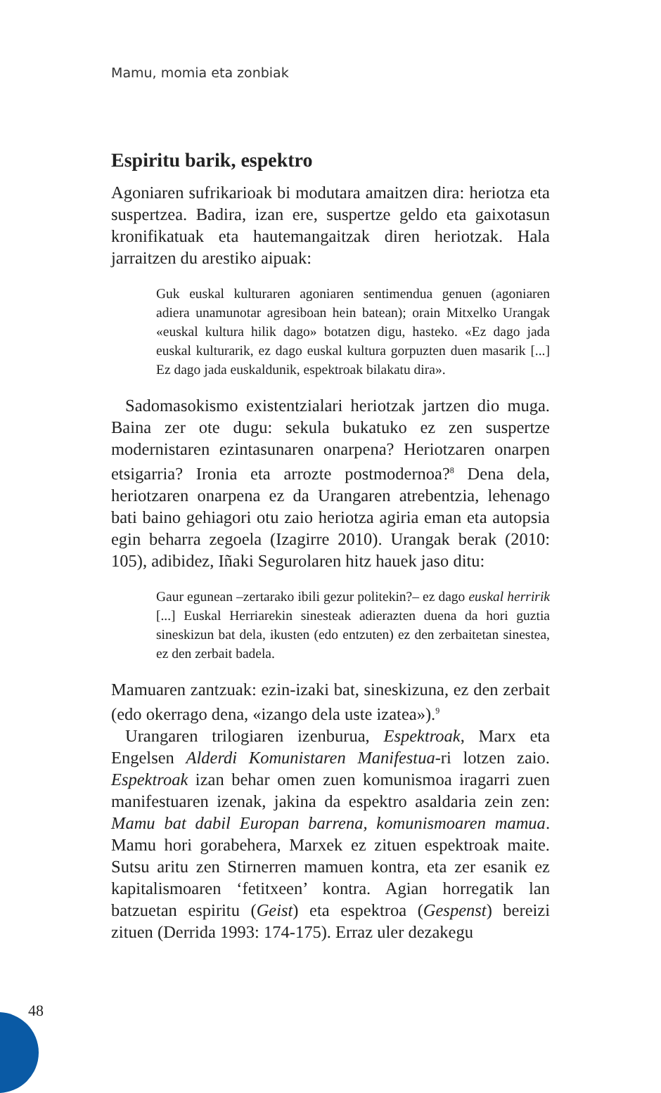Mamu, momia eta zonbiak
Espiritu barik, espektro
Agoniaren sufrikarioak bi modutara amaitzen dira: heriotza eta suspertzea. Badira, izan ere, suspertze geldo eta gaixotasun kronifikatuak eta hautemangaitzak diren heriotzak. Hala jarraitzen du arestiko aipuak:
Guk euskal kulturaren agoniaren sentimendua genuen (agoniaren adiera unamunotar agresiboan hein batean); orain Mitxelko Urangak «euskal kultura hilik dago» botatzen digu, hasteko. «Ez dago jada euskal kulturarik, ez dago euskal kultura gorpuzten duen masarik [...] Ez dago jada euskaldunik, espektroak bilakatu dira».
Sadomasokismo existentzialari heriotzak jartzen dio muga. Baina zer ote dugu: sekula bukatuko ez zen suspertze modernistaren ezintasunaren onarpena? Heriotzaren onarpen etsigarria? Ironia eta arrozte postmodernoa?<sup>8</sup> Dena dela, heriotzaren onarpena ez da Urangaren atrebentzia, lehenago bati baino gehiagori otu zaio heriotza agiria eman eta autopsia egin beharra zegoela (Izagirre 2010). Urangak berak (2010: 105), adibidez, Iñaki Segurolaren hitz hauek jaso ditu:
Gaur egunean –zertarako ibili gezur politekin?– ez dago euskal herririk [...] Euskal Herriarekin sinesteak adierazten duena da hori guztia sineskizun bat dela, ikusten (edo entzuten) ez den zerbaitetan sinestea, ez den zerbait badela.
Mamuaren zantzuak: ezin-izaki bat, sineskizuna, ez den zerbait (edo okerrago dena, «izango dela uste izatea»).<sup>9</sup>
Urangaren trilogiaren izenburua, Espektroak, Marx eta Engelsen Alderdi Komunistaren Manifestua-ri lotzen zaio. Espektroak izan behar omen zuen komunismoa iragarri zuen manifestuaren izenak, jakina da espektro asaldaria zein zen: Mamu bat dabil Europan barrena, komunismoaren mamua. Mamu hori gorabehera, Marxek ez zituen espektroak maite. Sutsu aritu zen Stirnerren mamuen kontra, eta zer esanik ez kapitalismoaren ‘fetitxeen’ kontra. Agian horregatik lan batzuetan espiritu (Geist) eta espektroa (Gespenst) bereizi zituen (Derrida 1993: 174-175). Erraz uler dezakegu
48